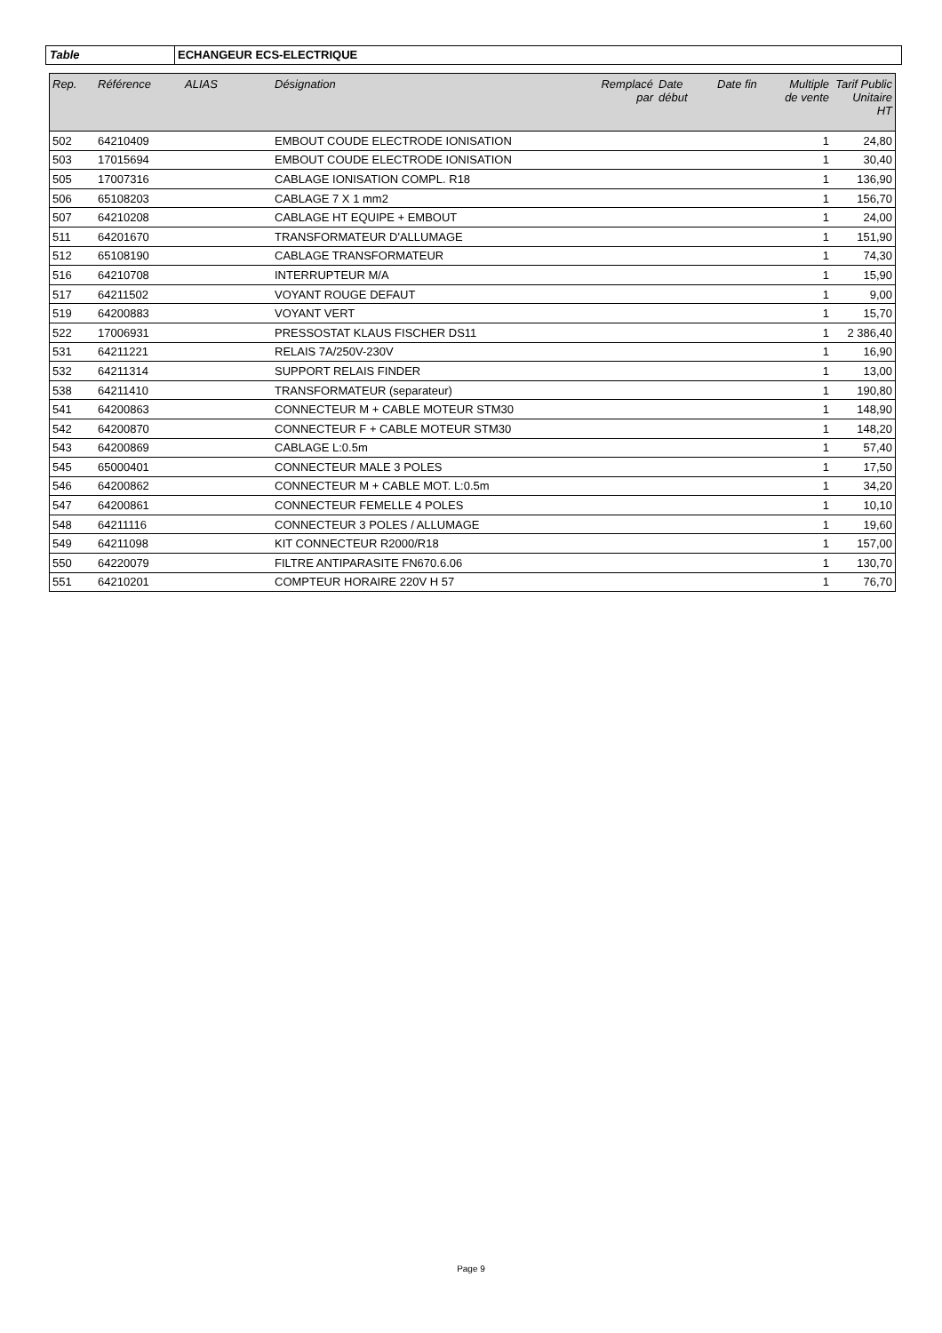Table ECHANGEUR ECS-ELECTRIQUE
| Rep. | Référence | ALIAS | Désignation | Remplacé par | Date début | Date fin | Multiple de vente | Tarif Public Unitaire HT |
| --- | --- | --- | --- | --- | --- | --- | --- | --- |
| 502 | 64210409 | | EMBOUT COUDE ELECTRODE IONISATION | | | | 1 | 24,80 |
| 503 | 17015694 | | EMBOUT COUDE ELECTRODE IONISATION | | | | 1 | 30,40 |
| 505 | 17007316 | | CABLAGE IONISATION COMPL. R18 | | | | 1 | 136,90 |
| 506 | 65108203 | | CABLAGE 7 X 1 mm2 | | | | 1 | 156,70 |
| 507 | 64210208 | | CABLAGE HT EQUIPE + EMBOUT | | | | 1 | 24,00 |
| 511 | 64201670 | | TRANSFORMATEUR D'ALLUMAGE | | | | 1 | 151,90 |
| 512 | 65108190 | | CABLAGE TRANSFORMATEUR | | | | 1 | 74,30 |
| 516 | 64210708 | | INTERRUPTEUR M/A | | | | 1 | 15,90 |
| 517 | 64211502 | | VOYANT ROUGE DEFAUT | | | | 1 | 9,00 |
| 519 | 64200883 | | VOYANT VERT | | | | 1 | 15,70 |
| 522 | 17006931 | | PRESSOSTAT KLAUS FISCHER DS11 | | | | 1 | 2 386,40 |
| 531 | 64211221 | | RELAIS 7A/250V-230V | | | | 1 | 16,90 |
| 532 | 64211314 | | SUPPORT RELAIS FINDER | | | | 1 | 13,00 |
| 538 | 64211410 | | TRANSFORMATEUR (separateur) | | | | 1 | 190,80 |
| 541 | 64200863 | | CONNECTEUR M + CABLE MOTEUR STM30 | | | | 1 | 148,90 |
| 542 | 64200870 | | CONNECTEUR F + CABLE MOTEUR STM30 | | | | 1 | 148,20 |
| 543 | 64200869 | | CABLAGE L:0.5m | | | | 1 | 57,40 |
| 545 | 65000401 | | CONNECTEUR MALE 3 POLES | | | | 1 | 17,50 |
| 546 | 64200862 | | CONNECTEUR M + CABLE MOT. L:0.5m | | | | 1 | 34,20 |
| 547 | 64200861 | | CONNECTEUR FEMELLE 4 POLES | | | | 1 | 10,10 |
| 548 | 64211116 | | CONNECTEUR 3 POLES / ALLUMAGE | | | | 1 | 19,60 |
| 549 | 64211098 | | KIT CONNECTEUR R2000/R18 | | | | 1 | 157,00 |
| 550 | 64220079 | | FILTRE ANTIPARASITE FN670.6.06 | | | | 1 | 130,70 |
| 551 | 64210201 | | COMPTEUR HORAIRE 220V H 57 | | | | 1 | 76,70 |
Page 9